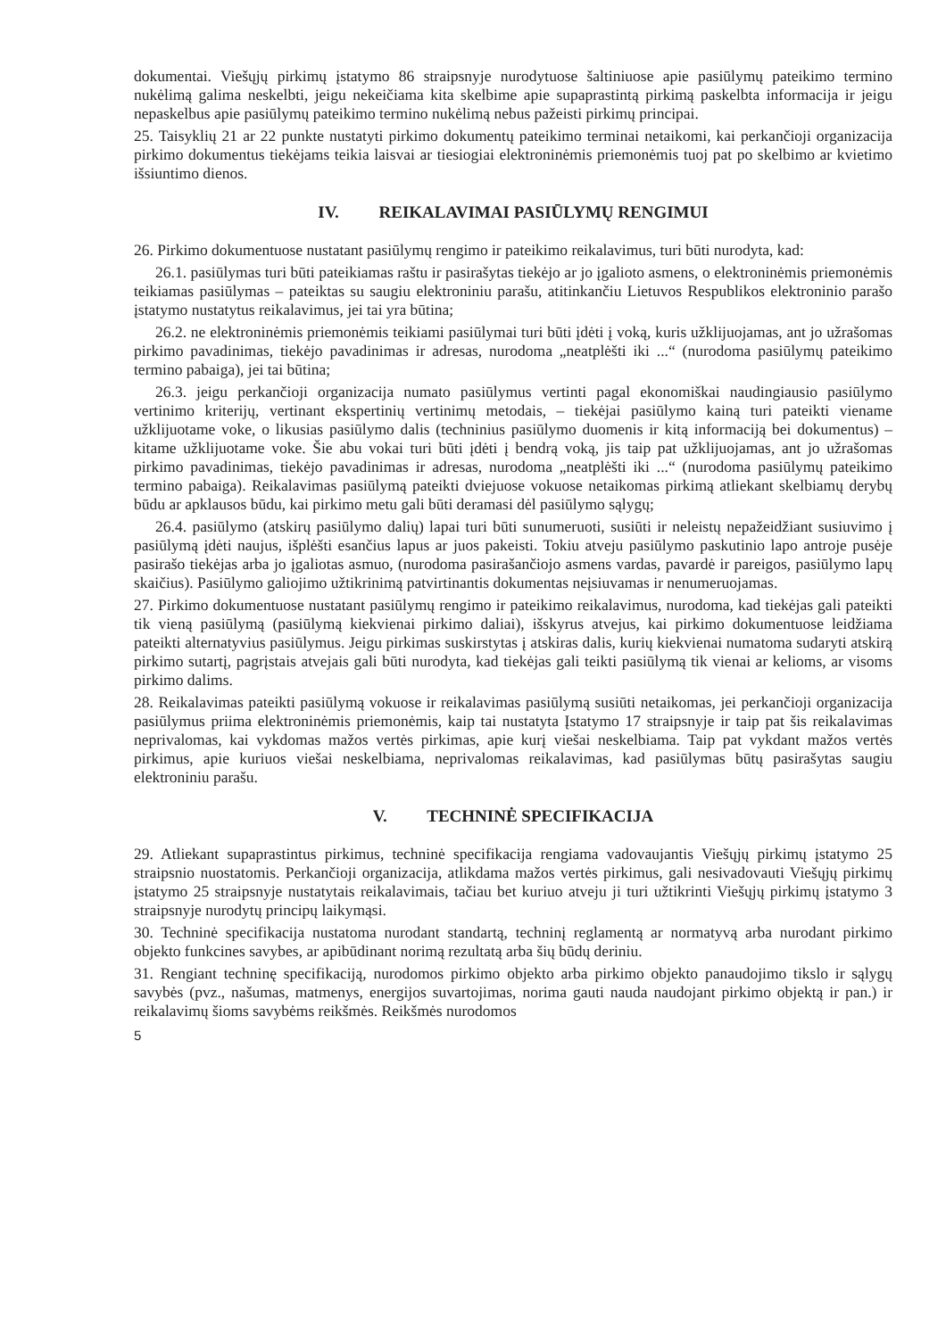dokumentai. Viešųjų pirkimų įstatymo 86 straipsnyje nurodytuose šaltiniuose apie pasiūlymų pateikimo termino nukėlimą galima neskelbti, jeigu nekeičiama kita skelbime apie supaprastintą pirkimą paskelbta informacija ir jeigu nepaskelbus apie pasiūlymų pateikimo termino nukėlimą nebus pažeisti pirkimų principai.
25. Taisyklių 21 ar 22 punkte nustatyti pirkimo dokumentų pateikimo terminai netaikomi, kai perkančioji organizacija pirkimo dokumentus tiekėjams teikia laisvai ar tiesiogiai elektroninėmis priemonėmis tuoj pat po skelbimo ar kvietimo išsiuntimo dienos.
IV. REIKALAVIMAI PASIŪLYMŲ RENGIMUI
26. Pirkimo dokumentuose nustatant pasiūlymų rengimo ir pateikimo reikalavimus, turi būti nurodyta, kad:
26.1. pasiūlymas turi būti pateikiamas raštu ir pasirašytas tiekėjo ar jo įgalioto asmens, o elektroninėmis priemonėmis teikiamas pasiūlymas – pateiktas su saugiu elektroniniu parašu, atitinkančiu Lietuvos Respublikos elektroninio parašo įstatymo nustatytus reikalavimus, jei tai yra būtina;
26.2. ne elektroninėmis priemonėmis teikiami pasiūlymai turi būti įdėti į voką, kuris užklijuojamas, ant jo užrašomas pirkimo pavadinimas, tiekėjo pavadinimas ir adresas, nurodoma „neatplėšti iki ...“ (nurodoma pasiūlymų pateikimo termino pabaiga), jei tai būtina;
26.3. jeigu perkančioji organizacija numato pasiūlymus vertinti pagal ekonomiškai naudingiausio pasiūlymo vertinimo kriterijų, vertinant ekspertinių vertinimų metodais, – tiekėjai pasiūlymo kainą turi pateikti viename užklijuotame voke, o likusias pasiūlymo dalis (techninius pasiūlymo duomenis ir kitą informaciją bei dokumentus) – kitame užklijuotame voke. Šie abu vokai turi būti įdėti į bendrą voką, jis taip pat užklijuojamas, ant jo užrašomas pirkimo pavadinimas, tiekėjo pavadinimas ir adresas, nurodoma „neatplėšti iki ...“ (nurodoma pasiūlymų pateikimo termino pabaiga). Reikalavimas pasiūlymą pateikti dviejuose vokuose netaikomas pirkimą atliekant skelbiamų derybų būdu ar apklausos būdu, kai pirkimo metu gali būti deramasi dėl pasiūlymo sąlygų;
26.4. pasiūlymo (atskirų pasiūlymo dalių) lapai turi būti sunumeruoti, susiūti ir neleistų nepažeidžiant susiuvimo į pasiūlymą įdėti naujus, išplėšti esančius lapus ar juos pakeisti. Tokiu atveju pasiūlymo paskutinio lapo antroje pusėje pasirašo tiekėjas arba jo įgaliotas asmuo, (nurodoma pasirašančiojo asmens vardas, pavardė ir pareigos, pasiūlymo lapų skaičius). Pasiūlymo galiojimo užtikrinimą patvirtinantis dokumentas neįsiuvamas ir nenumeruojamas.
27. Pirkimo dokumentuose nustatant pasiūlymų rengimo ir pateikimo reikalavimus, nurodoma, kad tiekėjas gali pateikti tik vieną pasiūlymą (pasiūlymą kiekvienai pirkimo daliai), išskyrus atvejus, kai pirkimo dokumentuose leidžiama pateikti alternatyvius pasiūlymus. Jeigu pirkimas suskirstytas į atskiras dalis, kurių kiekvienai numatoma sudaryti atskirą pirkimo sutartį, pagrįstais atvejais gali būti nurodyta, kad tiekėjas gali teikti pasiūlymą tik vienai ar kelioms, ar visoms pirkimo dalims.
28. Reikalavimas pateikti pasiūlymą vokuose ir reikalavimas pasiūlymą susiūti netaikomas, jei perkančioji organizacija pasiūlymus priima elektroninėmis priemonėmis, kaip tai nustatyta Įstatymo 17 straipsnyje ir taip pat šis reikalavimas neprivalomas, kai vykdomas mažos vertės pirkimas, apie kurį viešai neskelbiama. Taip pat vykdant mažos vertės pirkimus, apie kuriuos viešai neskelbiama, neprivalomas reikalavimas, kad pasiūlymas būtų pasirašytas saugiu elektroniniu parašu.
V. TECHNINĖ SPECIFIKACIJA
29. Atliekant supaprastintus pirkimus, techninė specifikacija rengiama vadovaujantis Viešųjų pirkimų įstatymo 25 straipsnio nuostatomis. Perkančioji organizacija, atlikdama mažos vertės pirkimus, gali nesivadovauti Viešųjų pirkimų įstatymo 25 straipsnyje nustatytais reikalavimais, tačiau bet kuriuo atveju ji turi užtikrinti Viešųjų pirkimų įstatymo 3 straipsnyje nurodytų principų laikymąsi.
30. Techninė specifikacija nustatoma nurodant standartą, techninį reglamentą ar normatyvą arba nurodant pirkimo objekto funkcines savybes, ar apibūdinant norimą rezultatą arba šių būdų deriniu.
31. Rengiant techninę specifikaciją, nurodomos pirkimo objekto arba pirkimo objekto panaudojimo tikslo ir sąlygų savybės (pvz., našumas, matmenys, energijos suvartojimas, norima gauti nauda naudojant pirkimo objektą ir pan.) ir reikalavimų šioms savybėms reikšmės. Reikšmės nurodomos
5